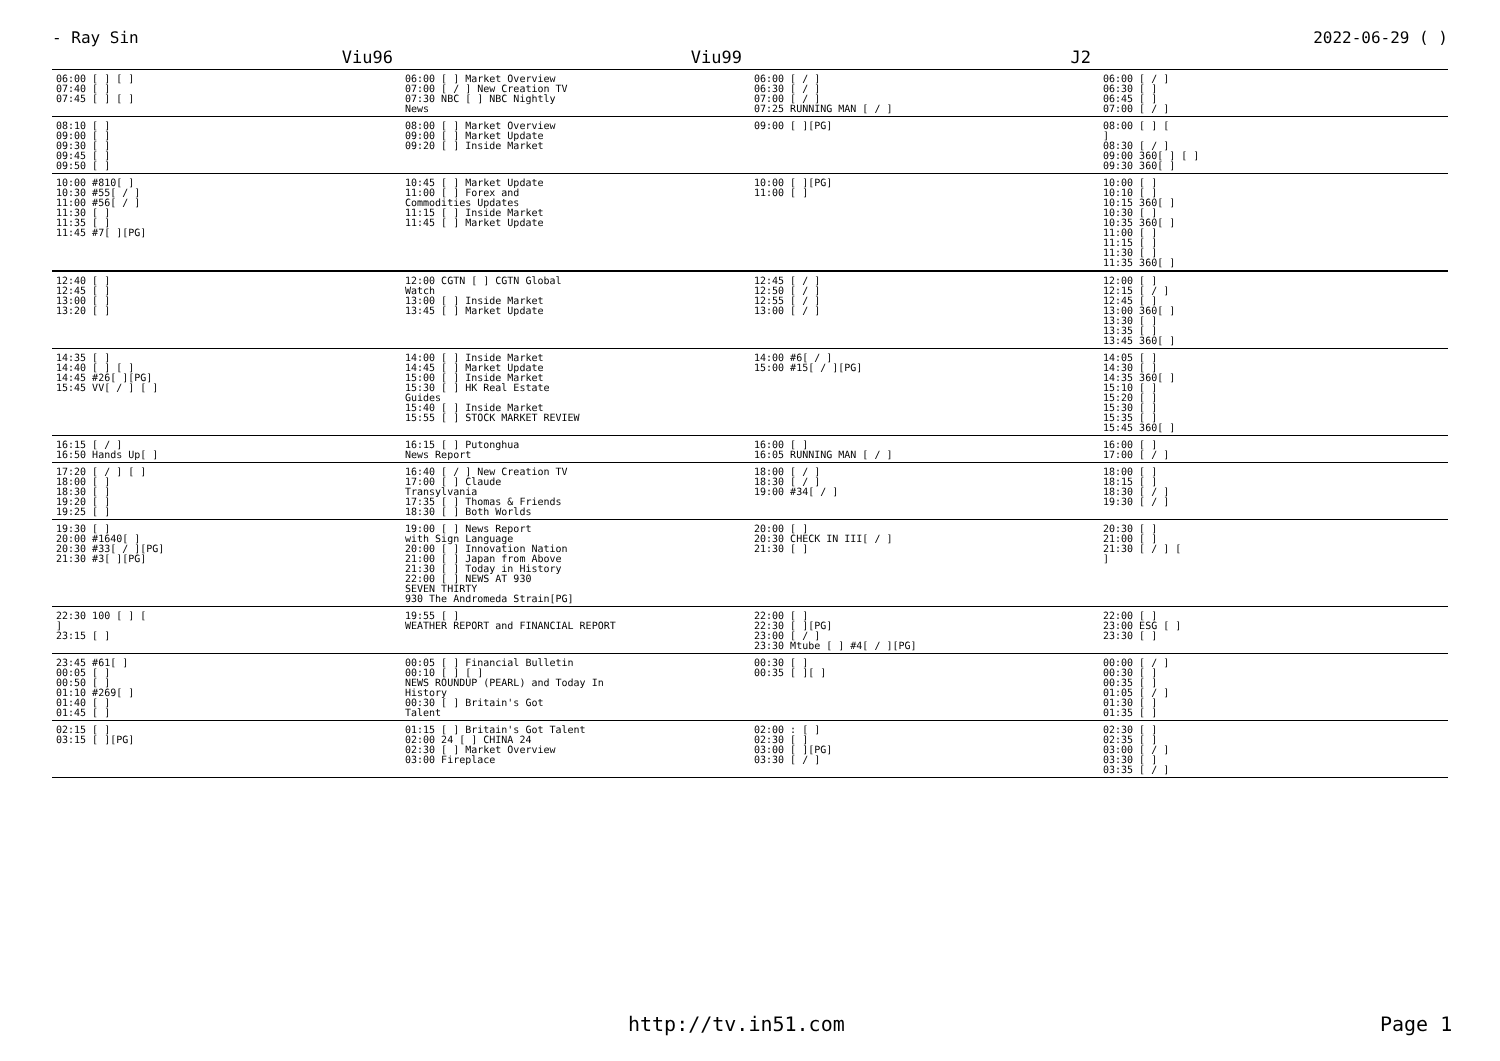- Ray Sin 2022-06-29 ( )
| Viu96 | Viu99 | J2 | |
| --- | --- | --- | --- |
| 06:00 [ ] [ ] 07:40 [ ] 07:45 [ ] [ ] | 06:00 [ ] Market Overview 07:00 [ / ] New Creation TV 07:30 NBC [ ] NBC Nightly News | 06:00 [ / ] 06:30 [ / ] 07:00 [ / ] 07:25 RUNNING MAN [ / ] | 06:00 [ / ] 06:30 [ ] 06:45 [ ] 07:00 [ / ] |
| 08:10 [ ] 09:00 [ ] 09:30 [ ] 09:45 [ ] 09:50 [ ] | 08:00 [ ] Market Overview 09:00 [ ] Market Update 09:20 [ ] Inside Market | 09:00 [ ][PG] | 08:00 [ ] [ ] 08:30 [ / ] 09:00 360[ ] [ ] 09:30 360[ ] |
| 10:00 #810[ ] 10:30 #55[ / ] 11:00 #56[ / ] 11:30 [ ] 11:35 [ ] 11:45 #7[ ][PG] | 10:45 [ ] Market Update 11:00 [ ] Forex and Commodities Updates 11:15 [ ] Inside Market 11:45 [ ] Market Update | 10:00 [ ][PG] 11:00 [ ] | 10:00 [ ] 10:10 [ ] 10:15 360[ ] 10:30 [ ] 10:35 360[ ] 11:00 [ ] 11:15 [ ] 11:30 [ ] 11:35 360[ ] |
| 12:40 [ ] 12:45 [ ] 13:00 [ ] 13:20 [ ] | 12:00 CGTN [ ] CGTN Global Watch 13:00 [ ] Inside Market 13:45 [ ] Market Update | 12:45 [ / ] 12:50 [ / ] 12:55 [ / ] 13:00 [ / ] | 12:00 [ ] 12:15 [ / ] 12:45 [ ] 13:00 360[ ] 13:30 [ ] 13:35 [ ] 13:45 360[ ] |
| 14:35 [ ] 14:40 [ ] [ ] 14:45 #26[ ][PG] 15:45 VV[ / ] [ ] | 14:00 [ ] Inside Market 14:45 [ ] Market Update 15:00 [ ] Inside Market 15:30 [ ] HK Real Estate Guides 15:40 [ ] Inside Market 15:55 [ ] STOCK MARKET REVIEW | 14:00 #6[ / ] 15:00 #15[ / ][PG] | 14:05 [ ] 14:30 [ ] 14:35 360[ ] 15:10 [ ] 15:20 [ ] 15:30 [ ] 15:35 [ ] 15:45 360[ ] |
| 16:15 [ / ] 16:50 Hands Up[ ] | 16:15 [ ] Putonghua News Report | 16:00 [ ] 16:05 RUNNING MAN [ / ] | 16:00 [ ] 17:00 [ / ] |
| 17:20 [ / ] [ ] 18:00 [ ] 18:30 [ ] 19:20 [ ] 19:25 [ ] | 16:40 [ / ] New Creation TV 17:00 [ ] Claude Transylvania 17:35 [ ] Thomas & Friends 18:30 [ ] Both Worlds | 18:00 [ / ] 18:30 [ / ] 19:00 #34[ / ] | 18:00 [ ] 18:15 [ ] 18:30 [ / ] 19:30 [ / ] |
| 19:30 [ ] 20:00 #1640[ ] 20:30 #33[ / ][PG] 21:30 #3[ ][PG] | 19:00 [ ] News Report with Sign Language 20:00 [ ] Innovation Nation 21:00 [ ] Japan from Above 21:30 [ ] Today in History 22:00 [ ] NEWS AT 930 SEVEN THIRTY 930 The Andromeda Strain[PG] | 20:00 [ ] 20:30 CHECK IN III[ / ] 21:30 [ ] | 20:30 [ ] 21:00 [ ] 21:30 [ / ] [ ] |
| 22:30 100 [ ] [ ] 23:15 [ ] | 19:55 [ ] WEATHER REPORT and FINANCIAL REPORT | 22:00 [ ] 22:30 [ ][PG] 23:00 [ / ] 23:30 Mtube [ ] #4[ / ][PG] | 22:00 [ ] 23:00 ESG [ ] 23:30 [ ] |
| 23:45 #61[ ] 00:05 [ ] 00:50 [ ] 01:10 #269[ ] 01:40 [ ] 01:45 [ ] | 00:05 [ ] Financial Bulletin 00:10 [ ] [ ] NEWS ROUNDUP (PEARL) and Today In History 00:30 [ ] Britain's Got Talent | 00:30 [ ] 00:35 [ ][ ] | 00:00 [ / ] 00:30 [ ] 00:35 [ ] 01:05 [ / ] 01:30 [ ] 01:35 [ ] |
| 02:15 [ ] 03:15 [ ][PG] | 01:15 [ ] Britain's Got Talent 02:00 24 [ ] CHINA 24 02:30 [ ] Market Overview 03:00 Fireplace | 02:00 : [ ] 02:30 [ ] 03:00 [ ][PG] 03:30 [ / ] | 02:30 [ ] 02:35 [ ] 03:00 [ / ] 03:30 [ ] 03:35 [ / ] |
http://tv.in51.com Page 1